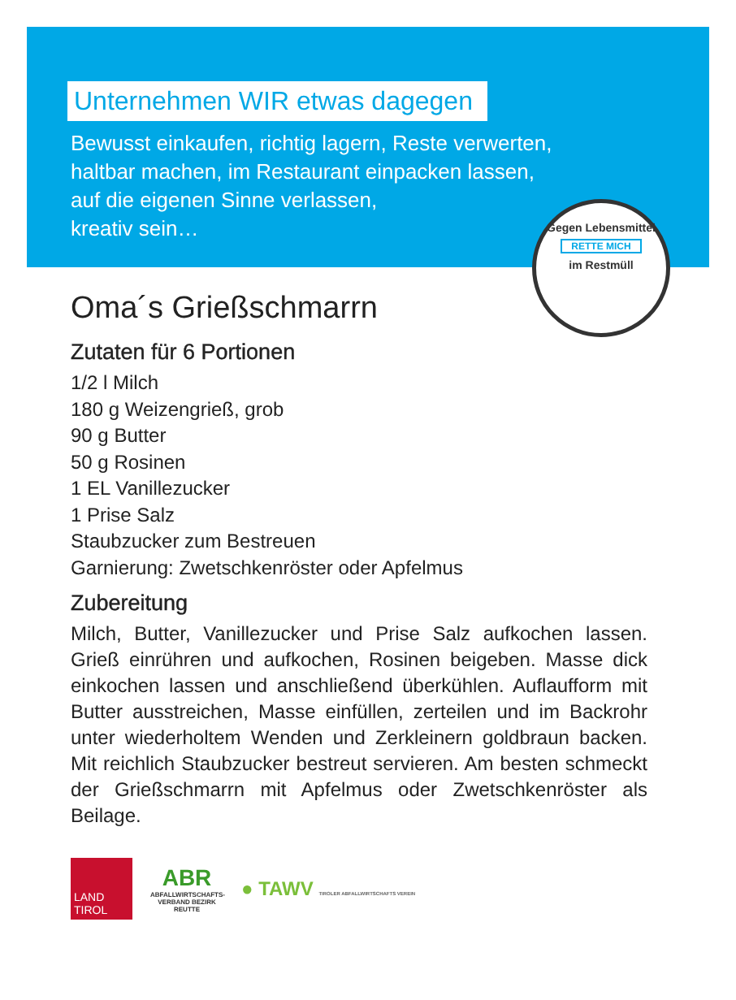Unternehmen WIR etwas dagegen
Bewusst einkaufen, richtig lagern, Reste verwerten,
haltbar machen, im Restaurant einpacken lassen,
auf die eigenen Sinne verlassen,
kreativ sein…
Gegen Lebensmittel
RETTE MICH
im Restmüll
Oma´s Grießschmarrn
Zutaten für 6 Portionen
1/2 l Milch
180 g Weizengrieß, grob
90 g Butter
50 g Rosinen
1 EL Vanillezucker
1 Prise Salz
Staubzucker zum Bestreuen
Garnierung: Zwetschkenröster oder Apfelmus
Zubereitung
Milch, Butter, Vanillezucker und Prise Salz aufkochen lassen. Grieß einrühren und aufkochen, Rosinen beigeben. Masse dick einkochen lassen und anschließend überkühlen. Auflaufform mit Butter ausstreichen, Masse einfüllen, zerteilen und im Backrohr unter wiederholtem Wenden und Zerkleinern goldbraun backen. Mit reichlich Staubzucker bestreut servieren. Am besten schmeckt der Grießschmarrn mit Apfelmus oder Zwetschkenröster als Beilage.
LAND
TIROL
ABR
ABFALLWIRTSCHAFTS-VERBAND BEZIRK REUTTE
● TAWV TIROLER ABFALLWIRTSCHAFTS VEREIN